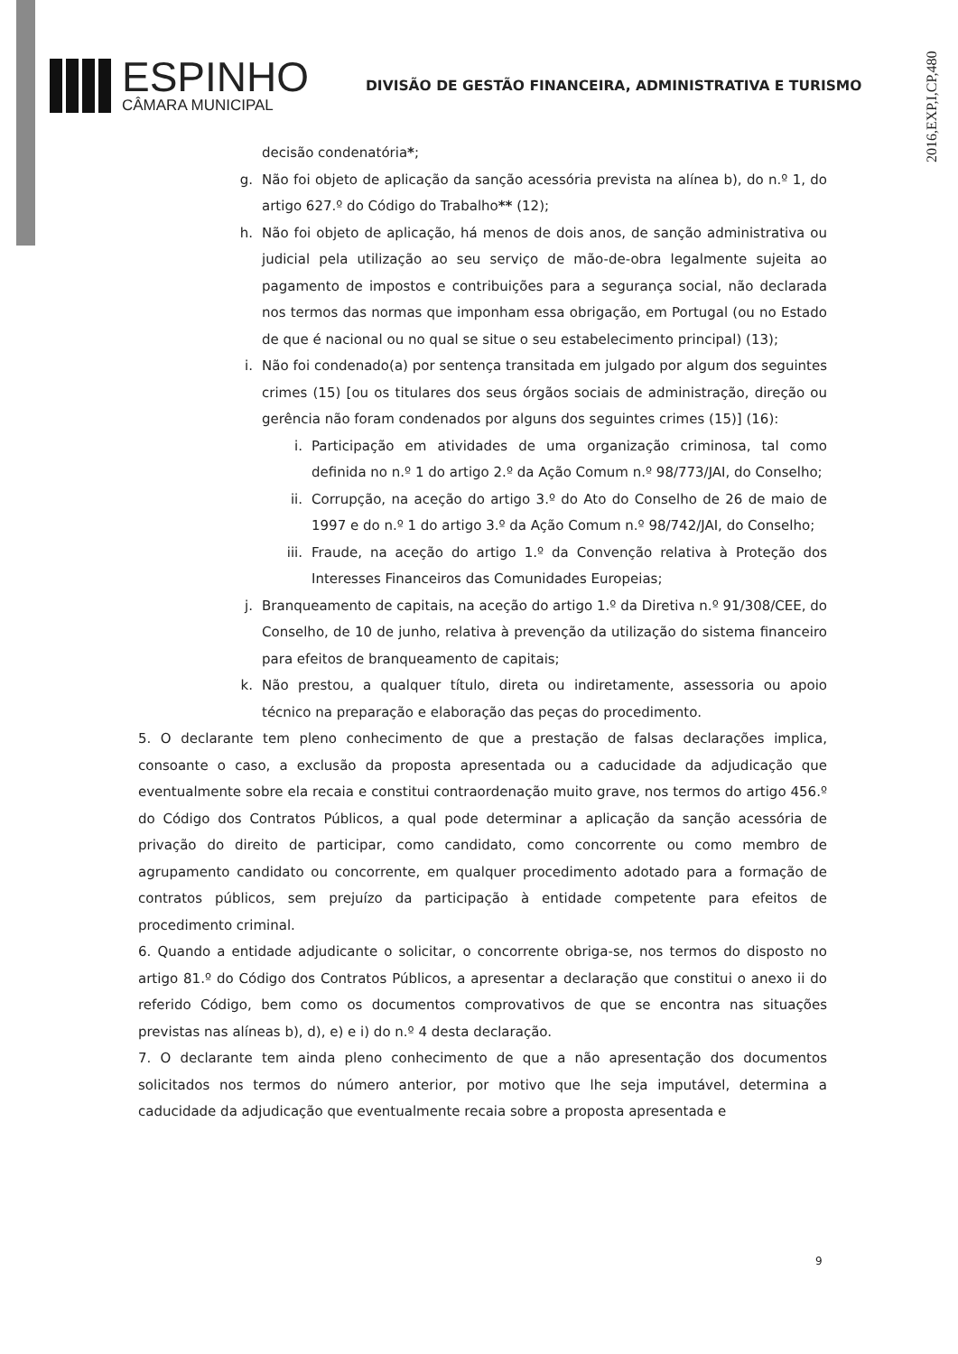2016,EXP,I,CP,480
ESPINHO
CÂMARA MUNICIPAL
DIVISÃO DE GESTÃO FINANCEIRA, ADMINISTRATIVA E TURISMO
decisão condenatória*;
g. Não foi objeto de aplicação da sanção acessória prevista na alínea b), do n.º 1, do artigo 627.º do Código do Trabalho** (12);
h. Não foi objeto de aplicação, há menos de dois anos, de sanção administrativa ou judicial pela utilização ao seu serviço de mão-de-obra legalmente sujeita ao pagamento de impostos e contribuições para a segurança social, não declarada nos termos das normas que imponham essa obrigação, em Portugal (ou no Estado de que é nacional ou no qual se situe o seu estabelecimento principal) (13);
i. Não foi condenado(a) por sentença transitada em julgado por algum dos seguintes crimes (15) [ou os titulares dos seus órgãos sociais de administração, direção ou gerência não foram condenados por alguns dos seguintes crimes (15)] (16):
i. Participação em atividades de uma organização criminosa, tal como definida no n.º 1 do artigo 2.º da Ação Comum n.º 98/773/JAI, do Conselho;
ii. Corrupção, na aceção do artigo 3.º do Ato do Conselho de 26 de maio de 1997 e do n.º 1 do artigo 3.º da Ação Comum n.º 98/742/JAI, do Conselho;
iii. Fraude, na aceção do artigo 1.º da Convenção relativa à Proteção dos Interesses Financeiros das Comunidades Europeias;
j. Branqueamento de capitais, na aceção do artigo 1.º da Diretiva n.º 91/308/CEE, do Conselho, de 10 de junho, relativa à prevenção da utilização do sistema financeiro para efeitos de branqueamento de capitais;
k. Não prestou, a qualquer título, direta ou indiretamente, assessoria ou apoio técnico na preparação e elaboração das peças do procedimento.
5. O declarante tem pleno conhecimento de que a prestação de falsas declarações implica, consoante o caso, a exclusão da proposta apresentada ou a caducidade da adjudicação que eventualmente sobre ela recaia e constitui contraordenação muito grave, nos termos do artigo 456.º do Código dos Contratos Públicos, a qual pode determinar a aplicação da sanção acessória de privação do direito de participar, como candidato, como concorrente ou como membro de agrupamento candidato ou concorrente, em qualquer procedimento adotado para a formação de contratos públicos, sem prejuízo da participação à entidade competente para efeitos de procedimento criminal.
6. Quando a entidade adjudicante o solicitar, o concorrente obriga-se, nos termos do disposto no artigo 81.º do Código dos Contratos Públicos, a apresentar a declaração que constitui o anexo ii do referido Código, bem como os documentos comprovativos de que se encontra nas situações previstas nas alíneas b), d), e) e i) do n.º 4 desta declaração.
7. O declarante tem ainda pleno conhecimento de que a não apresentação dos documentos solicitados nos termos do número anterior, por motivo que lhe seja imputável, determina a caducidade da adjudicação que eventualmente recaia sobre a proposta apresentada e
9